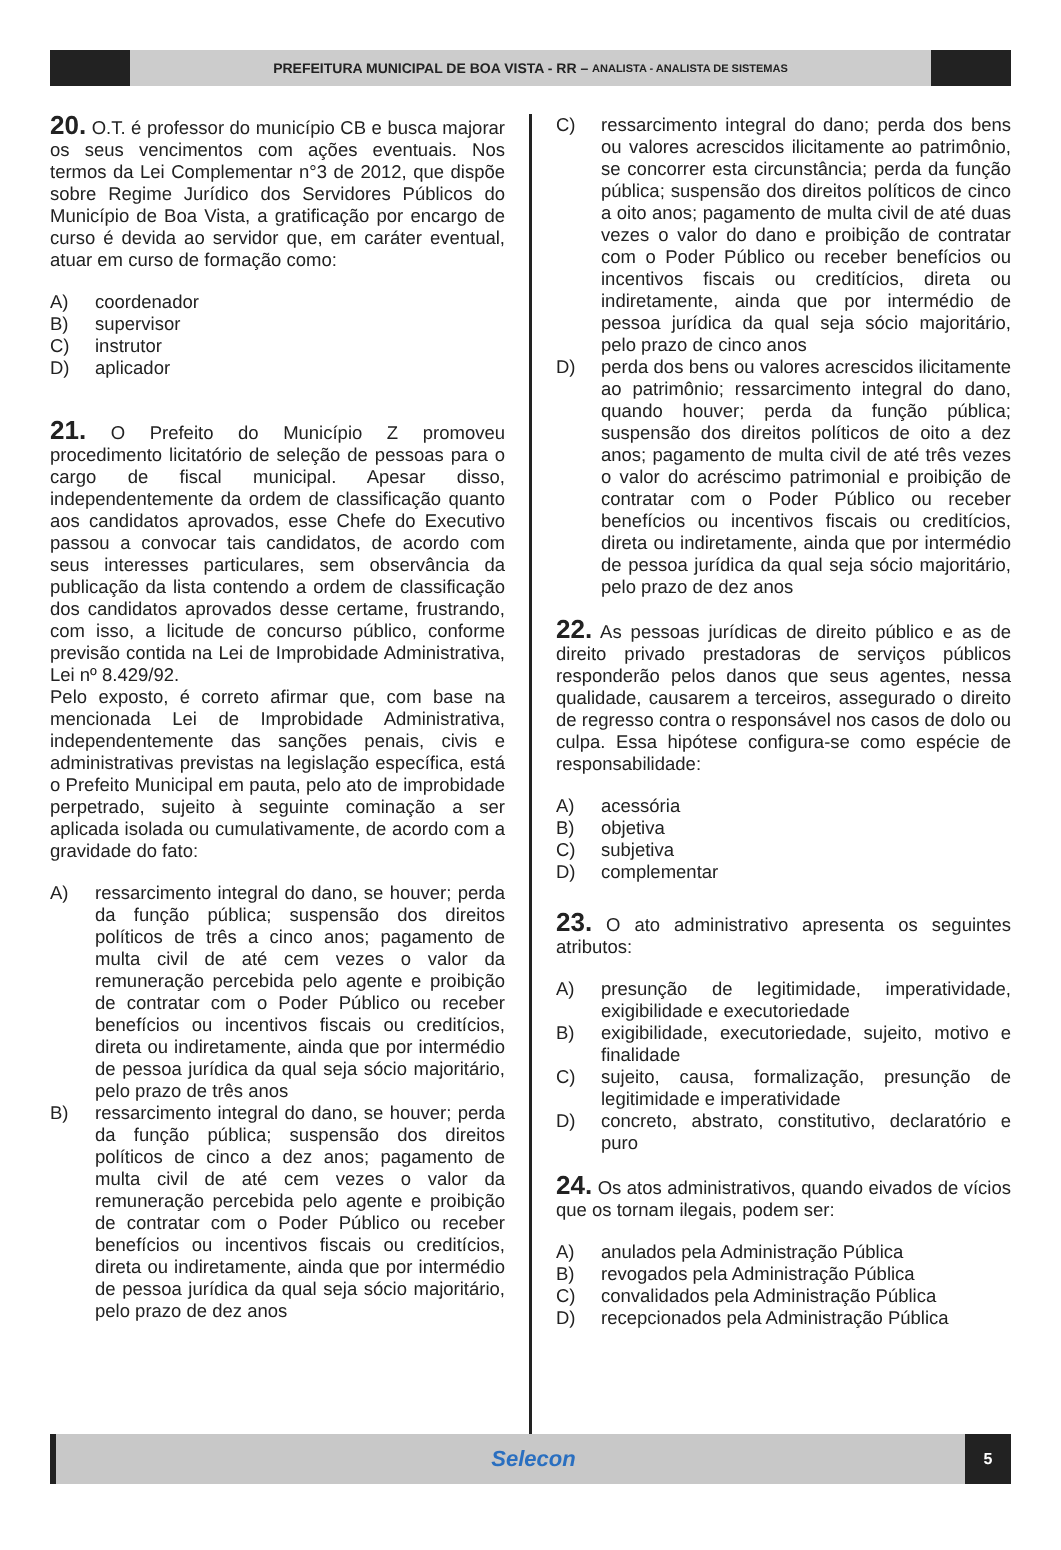PREFEITURA MUNICIPAL DE BOA VISTA - RR – ANALISTA - ANALISTA DE SISTEMAS
20. O.T. é professor do município CB e busca majorar os seus vencimentos com ações eventuais. Nos termos da Lei Complementar n°3 de 2012, que dispõe sobre Regime Jurídico dos Servidores Públicos do Município de Boa Vista, a gratificação por encargo de curso é devida ao servidor que, em caráter eventual, atuar em curso de formação como:
A) coordenador
B) supervisor
C) instrutor
D) aplicador
21. O Prefeito do Município Z promoveu procedimento licitatório de seleção de pessoas para o cargo de fiscal municipal. Apesar disso, independentemente da ordem de classificação quanto aos candidatos aprovados, esse Chefe do Executivo passou a convocar tais candidatos, de acordo com seus interesses particulares, sem observância da publicação da lista contendo a ordem de classificação dos candidatos aprovados desse certame, frustrando, com isso, a licitude de concurso público, conforme previsão contida na Lei de Improbidade Administrativa, Lei nº 8.429/92.
Pelo exposto, é correto afirmar que, com base na mencionada Lei de Improbidade Administrativa, independentemente das sanções penais, civis e administrativas previstas na legislação específica, está o Prefeito Municipal em pauta, pelo ato de improbidade perpetrado, sujeito à seguinte cominação a ser aplicada isolada ou cumulativamente, de acordo com a gravidade do fato:
A) ressarcimento integral do dano, se houver; perda da função pública; suspensão dos direitos políticos de três a cinco anos; pagamento de multa civil de até cem vezes o valor da remuneração percebida pelo agente e proibição de contratar com o Poder Público ou receber benefícios ou incentivos fiscais ou creditícios, direta ou indiretamente, ainda que por intermédio de pessoa jurídica da qual seja sócio majoritário, pelo prazo de três anos
B) ressarcimento integral do dano, se houver; perda da função pública; suspensão dos direitos políticos de cinco a dez anos; pagamento de multa civil de até cem vezes o valor da remuneração percebida pelo agente e proibição de contratar com o Poder Público ou receber benefícios ou incentivos fiscais ou creditícios, direta ou indiretamente, ainda que por intermédio de pessoa jurídica da qual seja sócio majoritário, pelo prazo de dez anos
C) ressarcimento integral do dano; perda dos bens ou valores acrescidos ilicitamente ao patrimônio, se concorrer esta circunstância; perda da função pública; suspensão dos direitos políticos de cinco a oito anos; pagamento de multa civil de até duas vezes o valor do dano e proibição de contratar com o Poder Público ou receber benefícios ou incentivos fiscais ou creditícios, direta ou indiretamente, ainda que por intermédio de pessoa jurídica da qual seja sócio majoritário, pelo prazo de cinco anos
D) perda dos bens ou valores acrescidos ilicitamente ao patrimônio; ressarcimento integral do dano, quando houver; perda da função pública; suspensão dos direitos políticos de oito a dez anos; pagamento de multa civil de até três vezes o valor do acréscimo patrimonial e proibição de contratar com o Poder Público ou receber benefícios ou incentivos fiscais ou creditícios, direta ou indiretamente, ainda que por intermédio de pessoa jurídica da qual seja sócio majoritário, pelo prazo de dez anos
22. As pessoas jurídicas de direito público e as de direito privado prestadoras de serviços públicos responderão pelos danos que seus agentes, nessa qualidade, causarem a terceiros, assegurado o direito de regresso contra o responsável nos casos de dolo ou culpa. Essa hipótese configura-se como espécie de responsabilidade:
A) acessória
B) objetiva
C) subjetiva
D) complementar
23. O ato administrativo apresenta os seguintes atributos:
A) presunção de legitimidade, imperatividade, exigibilidade e executoriedade
B) exigibilidade, executoriedade, sujeito, motivo e finalidade
C) sujeito, causa, formalização, presunção de legitimidade e imperatividade
D) concreto, abstrato, constitutivo, declaratório e puro
24. Os atos administrativos, quando eivados de vícios que os tornam ilegais, podem ser:
A) anulados pela Administração Pública
B) revogados pela Administração Pública
C) convalidados pela Administração Pública
D) recepcionados pela Administração Pública
Selecon
5